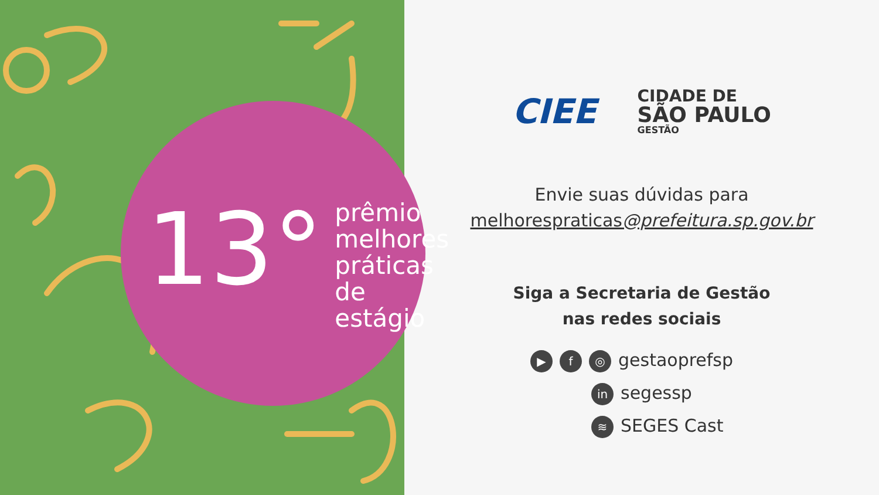13°
prêmio
melhores
práticas
de estágio
CIEE
CIDADE DE
SÃO PAULO
GESTÃO
Envie suas dúvidas para
melhorespraticas@prefeitura.sp.gov.br
Siga a Secretaria de Gestão
nas redes sociais
▶ f ◎ gestaoprefsp
in segessp
≋ SEGES Cast